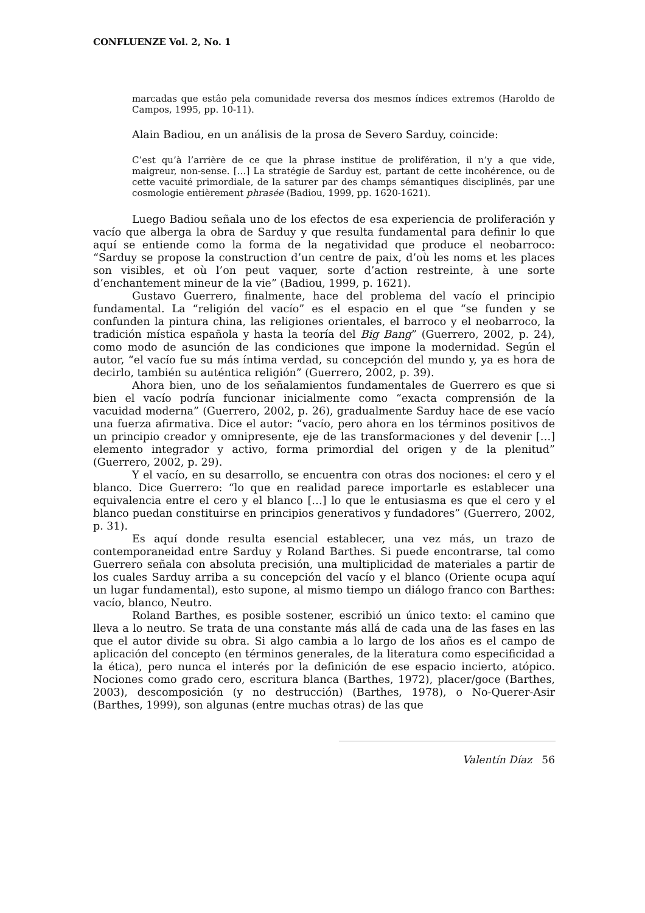CONFLUENZE Vol. 2, No. 1
marcadas que estâo pela comunidade reversa dos mesmos índices extremos (Haroldo de Campos, 1995, pp. 10-11).
Alain Badiou, en un análisis de la prosa de Severo Sarduy, coincide:
C’est qu’à l’arrière de ce que la phrase institue de prolifération, il n’y a que vide, maigreur, non-sense. […] La stratégie de Sarduy est, partant de cette incohérence, ou de cette vacuité primordiale, de la saturer par des champs sémantiques disciplinés, par une cosmologie entièrement phrasée (Badiou, 1999, pp. 1620-1621).
Luego Badiou señala uno de los efectos de esa experiencia de proliferación y vacío que alberga la obra de Sarduy y que resulta fundamental para definir lo que aquí se entiende como la forma de la negatividad que produce el neobarroco: “Sarduy se propose la construction d’un centre de paix, d’où les noms et les places son visibles, et où l’on peut vaquer, sorte d’action restreinte, à une sorte d’enchantement mineur de la vie” (Badiou, 1999, p. 1621).
Gustavo Guerrero, finalmente, hace del problema del vacío el principio fundamental. La “religión del vacío” es el espacio en el que “se funden y se confunden la pintura china, las religiones orientales, el barroco y el neobarroco, la tradición mística española y hasta la teoría del Big Bang” (Guerrero, 2002, p. 24), como modo de asunción de las condiciones que impone la modernidad. Según el autor, “el vacío fue su más íntima verdad, su concepción del mundo y, ya es hora de decirlo, también su auténtica religión” (Guerrero, 2002, p. 39).
Ahora bien, uno de los señalamientos fundamentales de Guerrero es que si bien el vacío podría funcionar inicialmente como “exacta comprensión de la vacuidad moderna” (Guerrero, 2002, p. 26), gradualmente Sarduy hace de ese vacío una fuerza afirmativa. Dice el autor: “vacío, pero ahora en los términos positivos de un principio creador y omnipresente, eje de las transformaciones y del devenir […] elemento integrador y activo, forma primordial del origen y de la plenitud” (Guerrero, 2002, p. 29).
Y el vacío, en su desarrollo, se encuentra con otras dos nociones: el cero y el blanco. Dice Guerrero: “lo que en realidad parece importarle es establecer una equivalencia entre el cero y el blanco […] lo que le entusiasma es que el cero y el blanco puedan constituirse en principios generativos y fundadores” (Guerrero, 2002, p. 31).
Es aquí donde resulta esencial establecer, una vez más, un trazo de contemporaneidad entre Sarduy y Roland Barthes. Si puede encontrarse, tal como Guerrero señala con absoluta precisión, una multiplicidad de materiales a partir de los cuales Sarduy arriba a su concepción del vacío y el blanco (Oriente ocupa aquí un lugar fundamental), esto supone, al mismo tiempo un diálogo franco con Barthes: vacío, blanco, Neutro.
Roland Barthes, es posible sostener, escribió un único texto: el camino que lleva a lo neutro. Se trata de una constante más allá de cada una de las fases en las que el autor divide su obra. Si algo cambia a lo largo de los años es el campo de aplicación del concepto (en términos generales, de la literatura como especificidad a la ética), pero nunca el interés por la definición de ese espacio incierto, atópico. Nociones como grado cero, escritura blanca (Barthes, 1972), placer/goce (Barthes, 2003), descomposición (y no destrucción) (Barthes, 1978), o No-Querer-Asir (Barthes, 1999), son algunas (entre muchas otras) de las que
Valentín Díaz 56